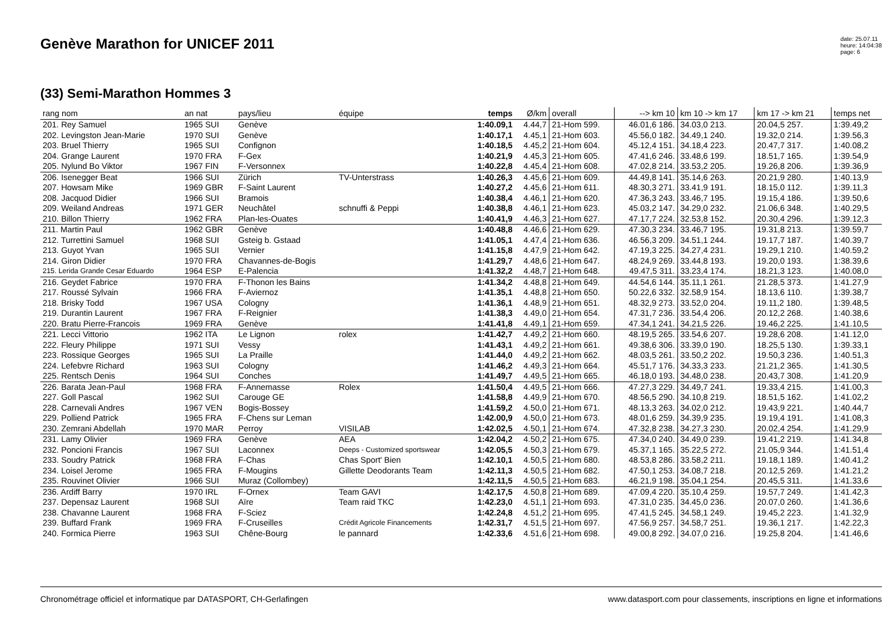Genève Marathon for UNICEF 2011
date: 25.07.11
heure: 14:04:38
page: 6
(33) Semi-Marathon Hommes 3
| rang nom | an nat | pays/lieu | équipe | temps | Ø/km | overall | --> km 10 | km 10 -> km 17 | km 17 -> km 21 | temps net |
| --- | --- | --- | --- | --- | --- | --- | --- | --- | --- | --- |
| 201. Rey Samuel | 1965 SUI | Genève | | 1:40.09,1 | 4.44,7 | 21-Hom 599. | 46.01,6 186. | 34.03,0 213. | 20.04,5 257. | 1:39.49,2 |
| 202. Levingston Jean-Marie | 1970 SUI | Genève | | 1:40.17,1 | 4.45,1 | 21-Hom 603. | 45.56,0 182. | 34.49,1 240. | 19.32,0 214. | 1:39.56,3 |
| 203. Bruel Thierry | 1965 SUI | Confignon | | 1:40.18,5 | 4.45,2 | 21-Hom 604. | 45.12,4 151. | 34.18,4 223. | 20.47,7 317. | 1:40.08,2 |
| 204. Grange Laurent | 1970 FRA | F-Gex | | 1:40.21,9 | 4.45,3 | 21-Hom 605. | 47.41,6 246. | 33.48,6 199. | 18.51,7 165. | 1:39.54,9 |
| 205. Nylund Bo Viktor | 1967 FIN | F-Versonnex | | 1:40.22,8 | 4.45,4 | 21-Hom 608. | 47.02,8 214. | 33.53,2 205. | 19.26,8 206. | 1:39.36,9 |
| 206. Isenegger Beat | 1966 SUI | Zürich | TV-Unterstrass | 1:40.26,3 | 4.45,6 | 21-Hom 609. | 44.49,8 141. | 35.14,6 263. | 20.21,9 280. | 1:40.13,9 |
| 207. Howsam Mike | 1969 GBR | F-Saint Laurent | | 1:40.27,2 | 4.45,6 | 21-Hom 611. | 48.30,3 271. | 33.41,9 191. | 18.15,0 112. | 1:39.11,3 |
| 208. Jacquod Didier | 1966 SUI | Bramois | | 1:40.38,4 | 4.46,1 | 21-Hom 620. | 47.36,3 243. | 33.46,7 195. | 19.15,4 186. | 1:39.50,6 |
| 209. Weiland Andreas | 1971 GER | Neuchâtel | schnuffi & Peppi | 1:40.38,8 | 4.46,1 | 21-Hom 623. | 45.03,2 147. | 34.29,0 232. | 21.06,6 348. | 1:40.29,5 |
| 210. Billon Thierry | 1962 FRA | Plan-les-Ouates | | 1:40.41,9 | 4.46,3 | 21-Hom 627. | 47.17,7 224. | 32.53,8 152. | 20.30,4 296. | 1:39.12,3 |
| 211. Martin Paul | 1962 GBR | Genève | | 1:40.48,8 | 4.46,6 | 21-Hom 629. | 47.30,3 234. | 33.46,7 195. | 19.31,8 213. | 1:39.59,7 |
| 212. Turrettini Samuel | 1968 SUI | Gsteig b. Gstaad | | 1:41.05,1 | 4.47,4 | 21-Hom 636. | 46.56,3 209. | 34.51,1 244. | 19.17,7 187. | 1:40.39,7 |
| 213. Guyot Yvan | 1965 SUI | Vernier | | 1:41.15,8 | 4.47,9 | 21-Hom 642. | 47.19,3 225. | 34.27,4 231. | 19.29,1 210. | 1:40.59,2 |
| 214. Giron Didier | 1970 FRA | Chavannes-de-Bogis | | 1:41.29,7 | 4.48,6 | 21-Hom 647. | 48.24,9 269. | 33.44,8 193. | 19.20,0 193. | 1:38.39,6 |
| 215. Lerida Grande Cesar Eduardo | 1964 ESP | E-Palencia | | 1:41.32,2 | 4.48,7 | 21-Hom 648. | 49.47,5 311. | 33.23,4 174. | 18.21,3 123. | 1:40.08,0 |
| 216. Geydet Fabrice | 1970 FRA | F-Thonon les Bains | | 1:41.34,2 | 4.48,8 | 21-Hom 649. | 44.54,6 144. | 35.11,1 261. | 21.28,5 373. | 1:41.27,9 |
| 217. Roussé Sylvain | 1966 FRA | F-Aviernoz | | 1:41.35,1 | 4.48,8 | 21-Hom 650. | 50.22,6 332. | 32.58,9 154. | 18.13,6 110. | 1:39.38,7 |
| 218. Brisky Todd | 1967 USA | Cologny | | 1:41.36,1 | 4.48,9 | 21-Hom 651. | 48.32,9 273. | 33.52,0 204. | 19.11,2 180. | 1:39.48,5 |
| 219. Durantin Laurent | 1967 FRA | F-Reignier | | 1:41.38,3 | 4.49,0 | 21-Hom 654. | 47.31,7 236. | 33.54,4 206. | 20.12,2 268. | 1:40.38,6 |
| 220. Bratu Pierre-Francois | 1969 FRA | Genève | | 1:41.41,8 | 4.49,1 | 21-Hom 659. | 47.34,1 241. | 34.21,5 226. | 19.46,2 225. | 1:41.10,5 |
| 221. Lecci Vittorio | 1962 ITA | Le Lignon | rolex | 1:41.42,7 | 4.49,2 | 21-Hom 660. | 48.19,5 265. | 33.54,6 207. | 19.28,6 208. | 1:41.12,0 |
| 222. Fleury Philippe | 1971 SUI | Vessy | | 1:41.43,1 | 4.49,2 | 21-Hom 661. | 49.38,6 306. | 33.39,0 190. | 18.25,5 130. | 1:39.33,1 |
| 223. Rossique Georges | 1965 SUI | La Praille | | 1:41.44,0 | 4.49,2 | 21-Hom 662. | 48.03,5 261. | 33.50,2 202. | 19.50,3 236. | 1:40.51,3 |
| 224. Lefebvre Richard | 1963 SUI | Cologny | | 1:41.46,2 | 4.49,3 | 21-Hom 664. | 45.51,7 176. | 34.33,3 233. | 21.21,2 365. | 1:41.30,5 |
| 225. Rentsch Denis | 1964 SUI | Conches | | 1:41.49,7 | 4.49,5 | 21-Hom 665. | 46.18,0 193. | 34.48,0 238. | 20.43,7 308. | 1:41.20,9 |
| 226. Barata Jean-Paul | 1968 FRA | F-Annemasse | Rolex | 1:41.50,4 | 4.49,5 | 21-Hom 666. | 47.27,3 229. | 34.49,7 241. | 19.33,4 215. | 1:41.00,3 |
| 227. Goll Pascal | 1962 SUI | Carouge GE | | 1:41.58,8 | 4.49,9 | 21-Hom 670. | 48.56,5 290. | 34.10,8 219. | 18.51,5 162. | 1:41.02,2 |
| 228. Carnevali Andres | 1967 VEN | Bogis-Bossey | | 1:41.59,2 | 4.50,0 | 21-Hom 671. | 48.13,3 263. | 34.02,0 212. | 19.43,9 221. | 1:40.44,7 |
| 229. Polliend Patrick | 1965 FRA | F-Chens sur Leman | | 1:42.00,9 | 4.50,0 | 21-Hom 673. | 48.01,6 259. | 34.39,9 235. | 19.19,4 191. | 1:41.08,3 |
| 230. Zemrani Abdellah | 1970 MAR | Perroy | VISILAB | 1:42.02,5 | 4.50,1 | 21-Hom 674. | 47.32,8 238. | 34.27,3 230. | 20.02,4 254. | 1:41.29,9 |
| 231. Lamy Olivier | 1969 FRA | Genève | AEA | 1:42.04,2 | 4.50,2 | 21-Hom 675. | 47.34,0 240. | 34.49,0 239. | 19.41,2 219. | 1:41.34,8 |
| 232. Poncioni Francis | 1967 SUI | Laconnex | Deeps - Customized sportswear | 1:42.05,5 | 4.50,3 | 21-Hom 679. | 45.37,1 165. | 35.22,5 272. | 21.05,9 344. | 1:41.51,4 |
| 233. Soudry Patrick | 1968 FRA | F-Chas | Chas Sport' Bien | 1:42.10,1 | 4.50,5 | 21-Hom 680. | 48.53,8 286. | 33.58,2 211. | 19.18,1 189. | 1:40.41,2 |
| 234. Loisel Jerome | 1965 FRA | F-Mougins | Gillette Deodorants Team | 1:42.11,3 | 4.50,5 | 21-Hom 682. | 47.50,1 253. | 34.08,7 218. | 20.12,5 269. | 1:41.21,2 |
| 235. Rouvinet Olivier | 1966 SUI | Muraz (Collombey) | | 1:42.11,5 | 4.50,5 | 21-Hom 683. | 46.21,9 198. | 35.04,1 254. | 20.45,5 311. | 1:41.33,6 |
| 236. Ardiff Barry | 1970 IRL | F-Ornex | Team GAVI | 1:42.17,5 | 4.50,8 | 21-Hom 689. | 47.09,4 220. | 35.10,4 259. | 19.57,7 249. | 1:41.42,3 |
| 237. Depensaz Laurent | 1968 SUI | Aïre | Team raid TKC | 1:42.23,0 | 4.51,1 | 21-Hom 693. | 47.31,0 235. | 34.45,0 236. | 20.07,0 260. | 1:41.36,6 |
| 238. Chavanne Laurent | 1968 FRA | F-Sciez | | 1:42.24,8 | 4.51,2 | 21-Hom 695. | 47.41,5 245. | 34.58,1 249. | 19.45,2 223. | 1:41.32,9 |
| 239. Buffard Frank | 1969 FRA | F-Cruseilles | Crédit Agricole Financements | 1:42.31,7 | 4.51,5 | 21-Hom 697. | 47.56,9 257. | 34.58,7 251. | 19.36,1 217. | 1:42.22,3 |
| 240. Formica Pierre | 1963 SUI | Chêne-Bourg | le pannard | 1:42.33,6 | 4.51,6 | 21-Hom 698. | 49.00,8 292. | 34.07,0 216. | 19.25,8 204. | 1:41.46,6 |
Chronométrage officiel et informatique par DATASPORT, CH-Gerlafingen www.datasport.com pour classements, inscriptions en ligne et informations